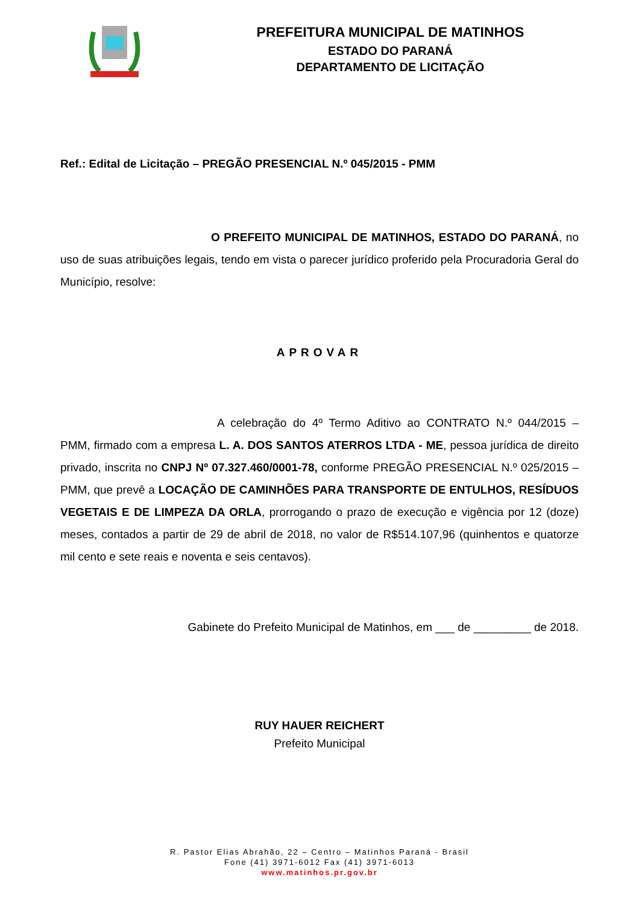PREFEITURA MUNICIPAL DE MATINHOS
ESTADO DO PARANÁ
DEPARTAMENTO DE LICITAÇÃO
Ref.: Edital de Licitação – PREGÃO PRESENCIAL N.º 045/2015 - PMM
O PREFEITO MUNICIPAL DE MATINHOS, ESTADO DO PARANÁ, no uso de suas atribuições legais, tendo em vista o parecer jurídico proferido pela Procuradoria Geral do Município, resolve:
APROVAR
A celebração do 4º Termo Aditivo ao CONTRATO N.º 044/2015 – PMM, firmado com a empresa L. A. DOS SANTOS ATERROS LTDA - ME, pessoa jurídica de direito privado, inscrita no CNPJ Nº 07.327.460/0001-78, conforme PREGÃO PRESENCIAL N.º 025/2015 – PMM, que prevê a LOCAÇÃO DE CAMINHÕES PARA TRANSPORTE DE ENTULHOS, RESÍDUOS VEGETAIS E DE LIMPEZA DA ORLA, prorrogando o prazo de execução e vigência por 12 (doze) meses, contados a partir de 29 de abril de 2018, no valor de R$514.107,96 (quinhentos e quatorze mil cento e sete reais e noventa e seis centavos).
Gabinete do Prefeito Municipal de Matinhos, em ___ de _________ de 2018.
RUY HAUER REICHERT
Prefeito Municipal
R. Pastor Elias Abrahão, 22 – Centro – Matinhos Paraná - Brasil
Fone (41) 3971-6012 Fax (41) 3971-6013
www.matinhos.pr.gov.br